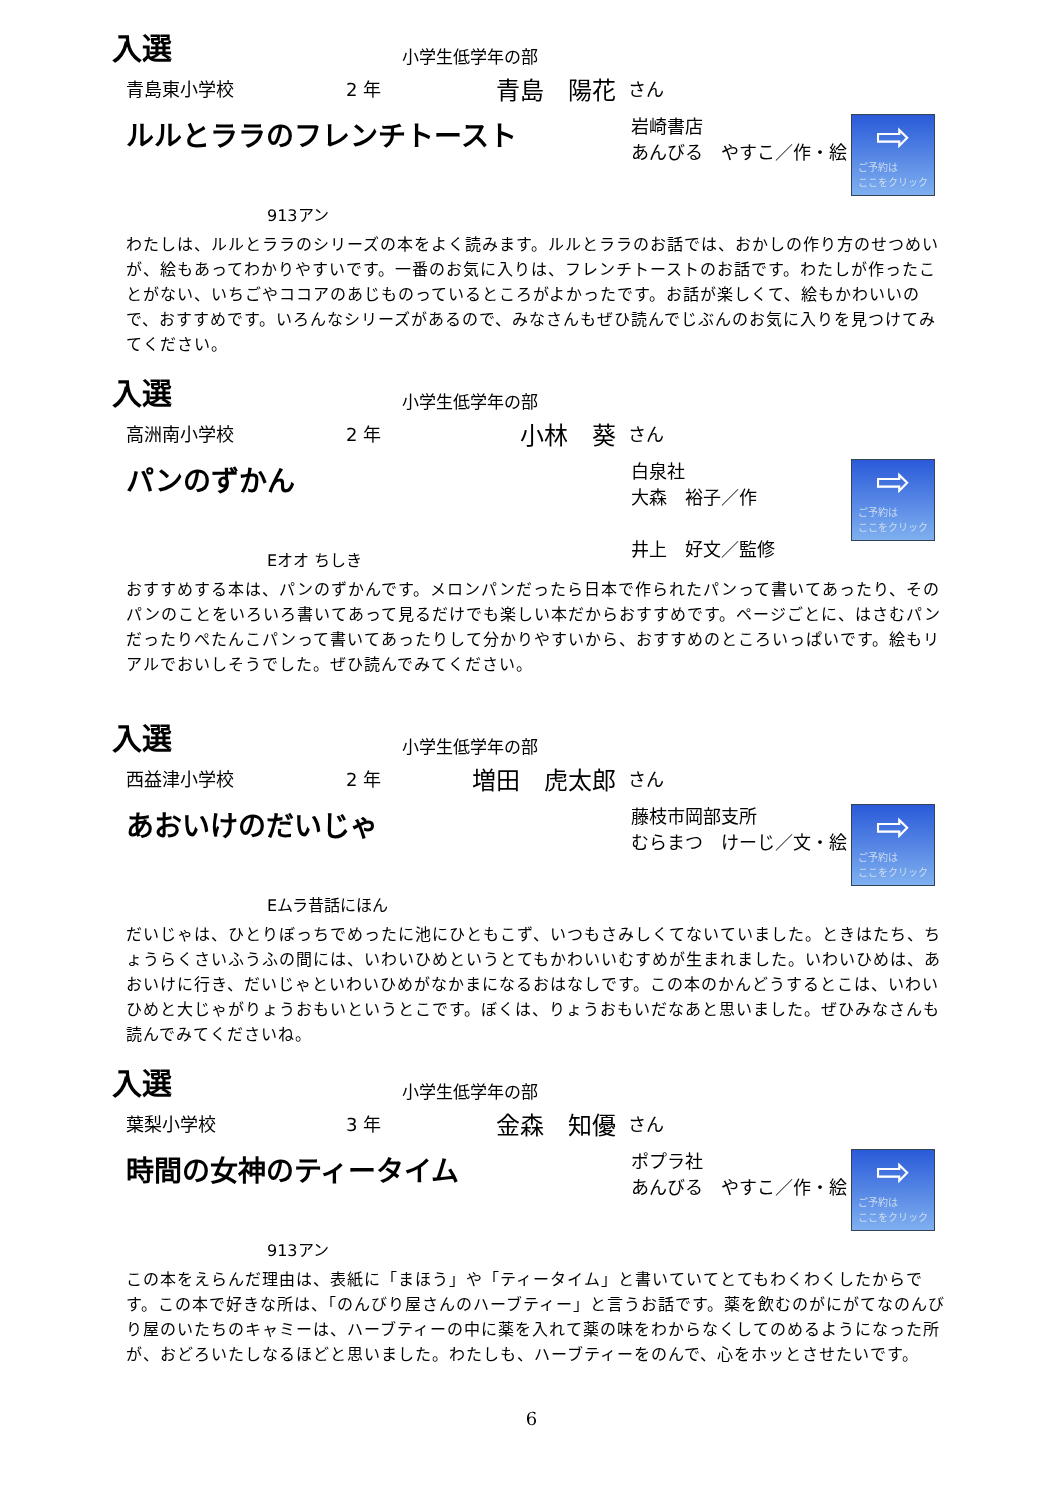入選
小学生低学年の部
青島東小学校 2 年 青島　陽花 さん
ルルとララのフレンチトースト
岩崎書店
あんびる　やすこ／作・絵
⇨
ご予約は
ここをクリック
913アン
わたしは、ルルとララのシリーズの本をよく読みます。ルルとララのお話では、おかしの作り方のせつめいが、絵もあってわかりやすいです。一番のお気に入りは、フレンチトーストのお話です。わたしが作ったことがない、いちごやココアのあじものっているところがよかったです。お話が楽しくて、絵もかわいいので、おすすめです。いろんなシリーズがあるので、みなさんもぜひ読んでじぶんのお気に入りを見つけてみてください。
入選
小学生低学年の部
高洲南小学校 2 年 小林　葵 さん
パンのずかん
Eオオ ちしき
白泉社
大森　裕子／作
井上　好文／監修
⇨
ご予約は
ここをクリック
おすすめする本は、パンのずかんです。メロンパンだったら日本で作られたパンって書いてあったり、そのパンのことをいろいろ書いてあって見るだけでも楽しい本だからおすすめです。ページごとに、はさむパンだったりぺたんこパンって書いてあったりして分かりやすいから、おすすめのところいっぱいです。絵もリアルでおいしそうでした。ぜひ読んでみてください。
入選
小学生低学年の部
西益津小学校 2 年 増田　虎太郎 さん
あおいけのだいじゃ
藤枝市岡部支所
むらまつ　けーじ／文・絵
⇨
ご予約は
ここをクリック
Eムラ昔話にほん
だいじゃは、ひとりぼっちでめったに池にひともこず、いつもさみしくてないていました。ときはたち、ちょうらくさいふうふの間には、いわいひめというとてもかわいいむすめが生まれました。いわいひめは、あおいけに行き、だいじゃといわいひめがなかまになるおはなしです。この本のかんどうするとこは、いわいひめと大じゃがりょうおもいというとこです。ぼくは、りょうおもいだなあと思いました。ぜひみなさんも読んでみてくださいね。
入選
小学生低学年の部
葉梨小学校 3 年 金森　知優 さん
時間の女神のティータイム
ポプラ社
あんびる　やすこ／作・絵
⇨
ご予約は
ここをクリック
913アン
この本をえらんだ理由は、表紙に「まほう」や「ティータイム」と書いていてとてもわくわくしたからです。この本で好きな所は、「のんびり屋さんのハーブティー」と言うお話です。薬を飲むのがにがてなのんびり屋のいたちのキャミーは、ハーブティーの中に薬を入れて薬の味をわからなくしてのめるようになった所が、おどろいたしなるほどと思いました。わたしも、ハーブティーをのんで、心をホッとさせたいです。
6